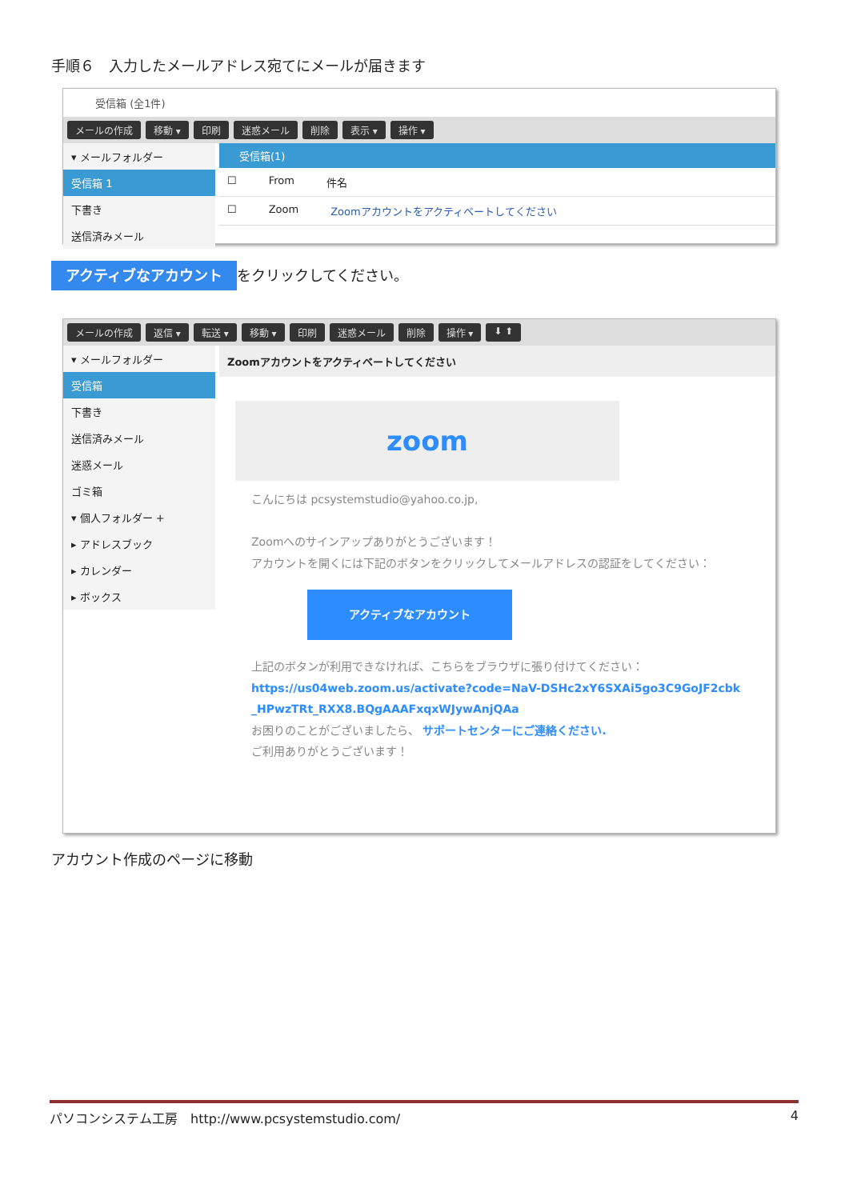手順６　入力したメールアドレス宛てにメールが届きます
受信箱 (全1件)
メールの作成 移動 ▾ 印刷 迷惑メール 削除 表示 ▾ 操作 ▾
▾ メールフォルダー
受信箱 1
下書き
送信済みメール
受信箱(1)
☐ From 件名
☐ Zoom Zoomアカウントをアクティベートしてください
アクティブなアカウント をクリックしてください。
メールの作成 返信 ▾ 転送 ▾ 移動 ▾ 印刷 迷惑メール 削除 操作 ▾ ⬇ ⬆
▾ メールフォルダー
受信箱
下書き
送信済みメール
迷惑メール
ゴミ箱
▾ 個人フォルダー +
▸ アドレスブック
▸ カレンダー
▸ ボックス
Zoomアカウントをアクティベートしてください
zoom
こんにちは pcsystemstudio@yahoo.co.jp,
Zoomへのサインアップありがとうございます！
アカウントを開くには下記のボタンをクリックしてメールアドレスの認証をしてください：
アクティブなアカウント
上記のボタンが利用できなければ、こちらをブラウザに張り付けてください：
https://us04web.zoom.us/activate?code=NaV-DSHc2xY6SXAi5go3C9GoJF2cbk_HPwzTRt_RXX8.BQgAAAFxqxWJywAnjQAa
お困りのことがございましたら、 サポートセンターにご連絡ください.
ご利用ありがとうございます！
アカウント作成のページに移動
パソコンシステム工房　http://www.pcsystemstudio.com/ 4